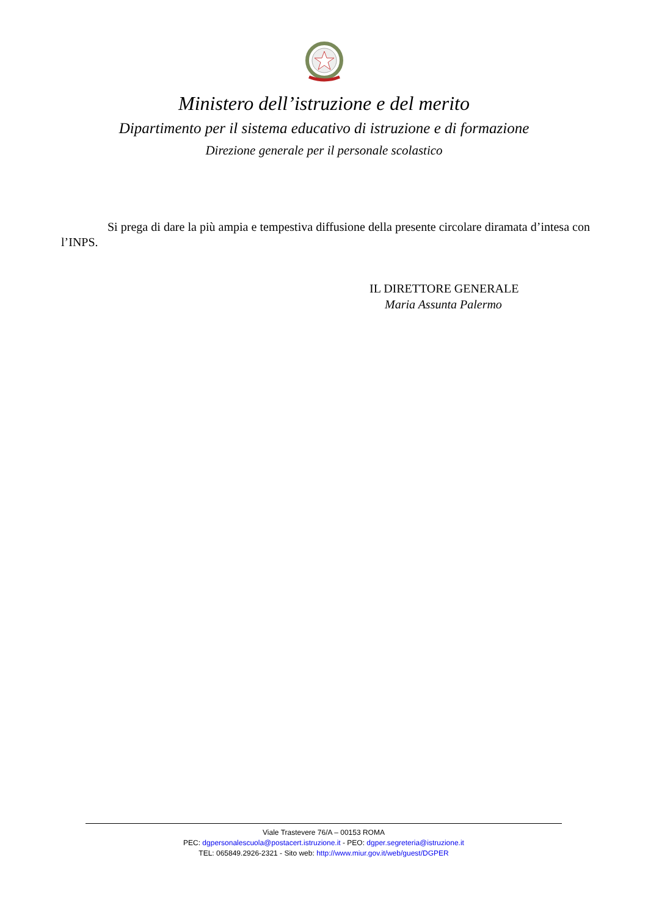Ministero dell’istruzione e del merito
Dipartimento per il sistema educativo di istruzione e di formazione
Direzione generale per il personale scolastico
Si prega di dare la più ampia e tempestiva diffusione della presente circolare diramata d’intesa con l’INPS.
IL DIRETTORE GENERALE
Maria Assunta Palermo
Viale Trastevere 76/A – 00153 ROMA
PEC: dgpersonalescuola@postacert.istruzione.it - PEO: dgper.segreteria@istruzione.it
TEL: 065849.2926-2321 - Sito web: http://www.miur.gov.it/web/guest/DGPER